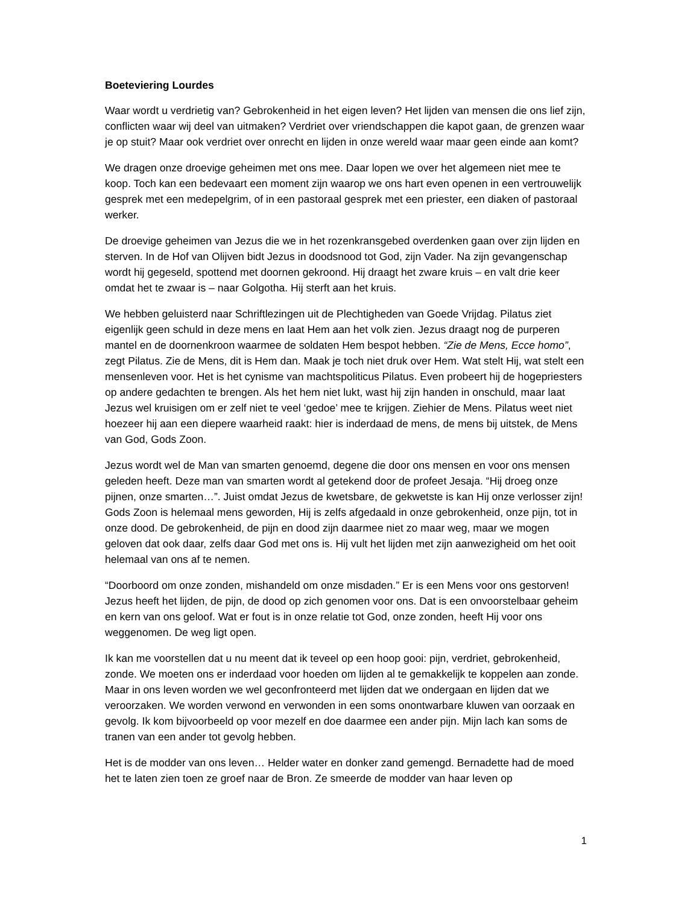Boeteviering Lourdes
Waar wordt u verdrietig van? Gebrokenheid in het eigen leven? Het lijden van mensen die ons lief zijn, conflicten waar wij deel van uitmaken? Verdriet over vriendschappen die kapot gaan, de grenzen waar je op stuit? Maar ook verdriet over onrecht en lijden in onze wereld waar maar geen einde aan komt?
We dragen onze droevige geheimen met ons mee. Daar lopen we over het algemeen niet mee te koop. Toch kan een bedevaart een moment zijn waarop we ons hart even openen in een vertrouwelijk gesprek met een medepelgrim, of in een pastoraal gesprek met een priester, een diaken of pastoraal werker.
De droevige geheimen van Jezus die we in het rozenkransgebed overdenken gaan over zijn lijden en sterven. In de Hof van Olijven bidt Jezus in doodsnood tot God, zijn Vader. Na zijn gevangenschap wordt hij gegeseld, spottend met doornen gekroond. Hij draagt het zware kruis – en valt drie keer omdat het te zwaar is – naar Golgotha. Hij sterft aan het kruis.
We hebben geluisterd naar Schriftlezingen uit de Plechtigheden van Goede Vrijdag. Pilatus ziet eigenlijk geen schuld in deze mens en laat Hem aan het volk zien. Jezus draagt nog de purperen mantel en de doornenkroon waarmee de soldaten Hem bespot hebben. “Zie de Mens, Ecce homo”, zegt Pilatus. Zie de Mens, dit is Hem dan. Maak je toch niet druk over Hem. Wat stelt Hij, wat stelt een mensenleven voor. Het is het cynisme van machtspoliticus Pilatus. Even probeert hij de hogepriesters op andere gedachten te brengen. Als het hem niet lukt, wast hij zijn handen in onschuld, maar laat Jezus wel kruisigen om er zelf niet te veel ‘gedoe’ mee te krijgen. Ziehier de Mens. Pilatus weet niet hoezeer hij aan een diepere waarheid raakt: hier is inderdaad de mens, de mens bij uitstek, de Mens van God, Gods Zoon.
Jezus wordt wel de Man van smarten genoemd, degene die door ons mensen en voor ons mensen geleden heeft. Deze man van smarten wordt al getekend door de profeet Jesaja. “Hij droeg onze pijnen, onze smarten…”. Juist omdat Jezus de kwetsbare, de gekwetste is kan Hij onze verlosser zijn! Gods Zoon is helemaal mens geworden, Hij is zelfs afgedaald in onze gebrokenheid, onze pijn, tot in onze dood. De gebrokenheid, de pijn en dood zijn daarmee niet zo maar weg, maar we mogen geloven dat ook daar, zelfs daar God met ons is. Hij vult het lijden met zijn aanwezigheid om het ooit helemaal van ons af te nemen.
“Doorboord om onze zonden, mishandeld om onze misdaden.” Er is een Mens voor ons gestorven! Jezus heeft het lijden, de pijn, de dood op zich genomen voor ons. Dat is een onvoorstelbaar geheim en kern van ons geloof. Wat er fout is in onze relatie tot God, onze zonden, heeft Hij voor ons weggenomen. De weg ligt open.
Ik kan me voorstellen dat u nu meent dat ik teveel op een hoop gooi: pijn, verdriet, gebrokenheid, zonde. We moeten ons er inderdaad voor hoeden om lijden al te gemakkelijk te koppelen aan zonde. Maar in ons leven worden we wel geconfronteerd met lijden dat we ondergaan en lijden dat we veroorzaken. We worden verwond en verwonden in een soms onontwarbare kluwen van oorzaak en gevolg. Ik kom bijvoorbeeld op voor mezelf en doe daarmee een ander pijn. Mijn lach kan soms de tranen van een ander tot gevolg hebben.
Het is de modder van ons leven… Helder water en donker zand gemengd. Bernadette had de moed het te laten zien toen ze groef naar de Bron. Ze smeerde de modder van haar leven op
1